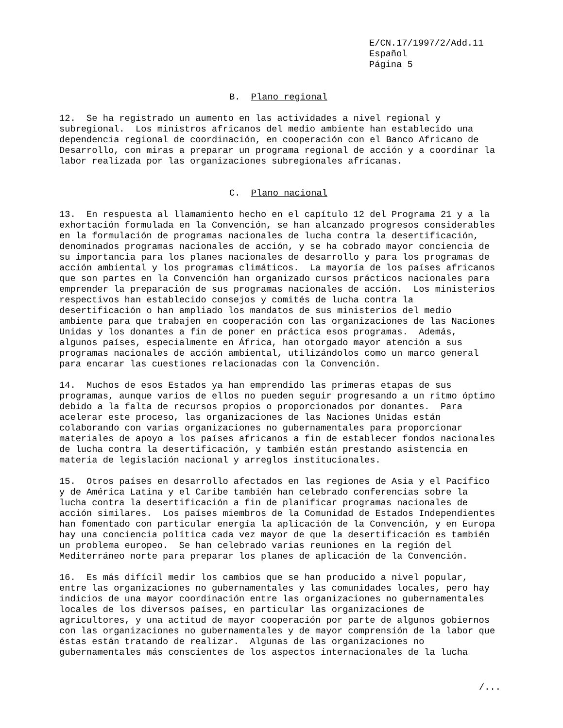E/CN.17/1997/2/Add.11 Español Página 5
B. Plano regional
12. Se ha registrado un aumento en las actividades a nivel regional y subregional. Los ministros africanos del medio ambiente han establecido una dependencia regional de coordinación, en cooperación con el Banco Africano de Desarrollo, con miras a preparar un programa regional de acción y a coordinar la labor realizada por las organizaciones subregionales africanas.
C. Plano nacional
13. En respuesta al llamamiento hecho en el capítulo 12 del Programa 21 y a la exhortación formulada en la Convención, se han alcanzado progresos considerables en la formulación de programas nacionales de lucha contra la desertificación, denominados programas nacionales de acción, y se ha cobrado mayor conciencia de su importancia para los planes nacionales de desarrollo y para los programas de acción ambiental y los programas climáticos. La mayoría de los países africanos que son partes en la Convención han organizado cursos prácticos nacionales para emprender la preparación de sus programas nacionales de acción. Los ministerios respectivos han establecido consejos y comités de lucha contra la desertificación o han ampliado los mandatos de sus ministerios del medio ambiente para que trabajen en cooperación con las organizaciones de las Naciones Unidas y los donantes a fin de poner en práctica esos programas. Además, algunos países, especialmente en África, han otorgado mayor atención a sus programas nacionales de acción ambiental, utilizándolos como un marco general para encarar las cuestiones relacionadas con la Convención. 14. Muchos de esos Estados ya han emprendido las primeras etapas de sus programas, aunque varios de ellos no pueden seguir progresando a un ritmo óptimo debido a la falta de recursos propios o proporcionados por donantes. Para acelerar este proceso, las organizaciones de las Naciones Unidas están colaborando con varias organizaciones no gubernamentales para proporcionar materiales de apoyo a los países africanos a fin de establecer fondos nacionales de lucha contra la desertificación, y también están prestando asistencia en materia de legislación nacional y arreglos institucionales. 15. Otros países en desarrollo afectados en las regiones de Asia y el Pacífico y de América Latina y el Caribe también han celebrado conferencias sobre la lucha contra la desertificación a fin de planificar programas nacionales de acción similares. Los países miembros de la Comunidad de Estados Independientes han fomentado con particular energía la aplicación de la Convención, y en Europa hay una conciencia política cada vez mayor de que la desertificación es también un problema europeo. Se han celebrado varias reuniones en la región del Mediterráneo norte para preparar los planes de aplicación de la Convención. 16. Es más difícil medir los cambios que se han producido a nivel popular, entre las organizaciones no gubernamentales y las comunidades locales, pero hay indicios de una mayor coordinación entre las organizaciones no gubernamentales locales de los diversos países, en particular las organizaciones de agricultores, y una actitud de mayor cooperación por parte de algunos gobiernos con las organizaciones no gubernamentales y de mayor comprensión de la labor que éstas están tratando de realizar. Algunas de las organizaciones no gubernamentales más conscientes de los aspectos internacionales de la lucha
/...